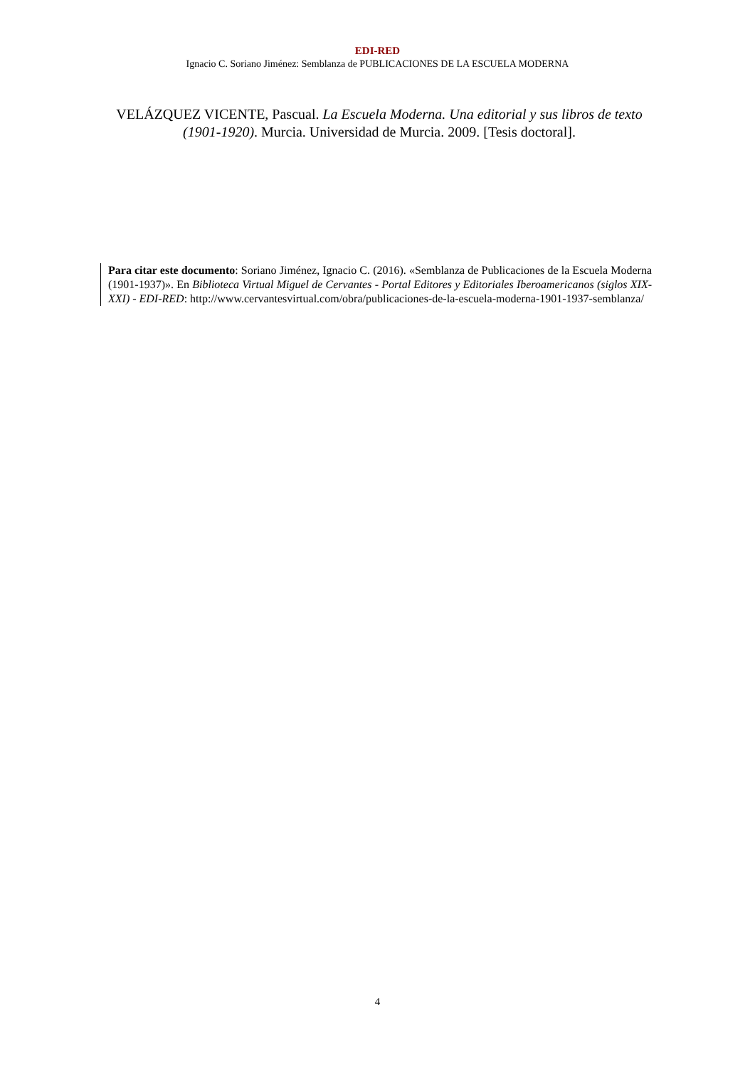EDI-RED
Ignacio C. Soriano Jiménez: Semblanza de PUBLICACIONES DE LA ESCUELA MODERNA
VELÁZQUEZ VICENTE, Pascual. La Escuela Moderna. Una editorial y sus libros de texto (1901-1920). Murcia. Universidad de Murcia. 2009. [Tesis doctoral].
Para citar este documento: Soriano Jiménez, Ignacio C. (2016). «Semblanza de Publicaciones de la Escuela Moderna (1901-1937)». En Biblioteca Virtual Miguel de Cervantes - Portal Editores y Editoriales Iberoamericanos (siglos XIX-XXI) - EDI-RED: http://www.cervantesvirtual.com/obra/publicaciones-de-la-escuela-moderna-1901-1937-semblanza/
4